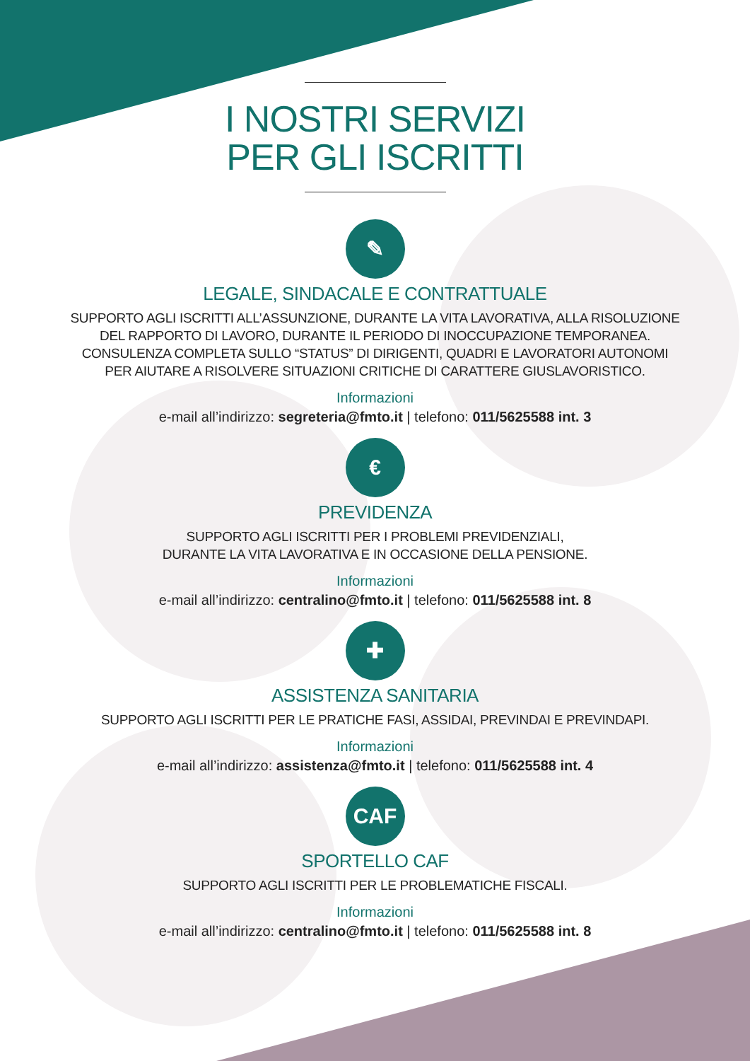I NOSTRI SERVIZI
PER GLI ISCRITTI
✎
LEGALE, SINDACALE E CONTRATTUALE
SUPPORTO AGLI ISCRITTI ALL’ASSUNZIONE, DURANTE LA VITA LAVORATIVA, ALLA RISOLUZIONE
DEL RAPPORTO DI LAVORO, DURANTE IL PERIODO DI INOCCUPAZIONE TEMPORANEA.
CONSULENZA COMPLETA SULLO “STATUS” DI DIRIGENTI, QUADRI E LAVORATORI AUTONOMI
PER AIUTARE A RISOLVERE SITUAZIONI CRITICHE DI CARATTERE GIUSLAVORISTICO.
Informazioni
e-mail all’indirizzo: segreteria@fmto.it | telefono: 011/5625588 int. 3
€
PREVIDENZA
SUPPORTO AGLI ISCRITTI PER I PROBLEMI PREVIDENZIALI,
DURANTE LA VITA LAVORATIVA E IN OCCASIONE DELLA PENSIONE.
Informazioni
e-mail all’indirizzo: centralino@fmto.it | telefono: 011/5625588 int. 8
✚
ASSISTENZA SANITARIA
SUPPORTO AGLI ISCRITTI PER LE PRATICHE FASI, ASSIDAI, PREVINDAI E PREVINDAPI.
Informazioni
e-mail all’indirizzo: assistenza@fmto.it | telefono: 011/5625588 int. 4
CAF
SPORTELLO CAF
SUPPORTO AGLI ISCRITTI PER LE PROBLEMATICHE FISCALI.
Informazioni
e-mail all’indirizzo: centralino@fmto.it | telefono: 011/5625588 int. 8